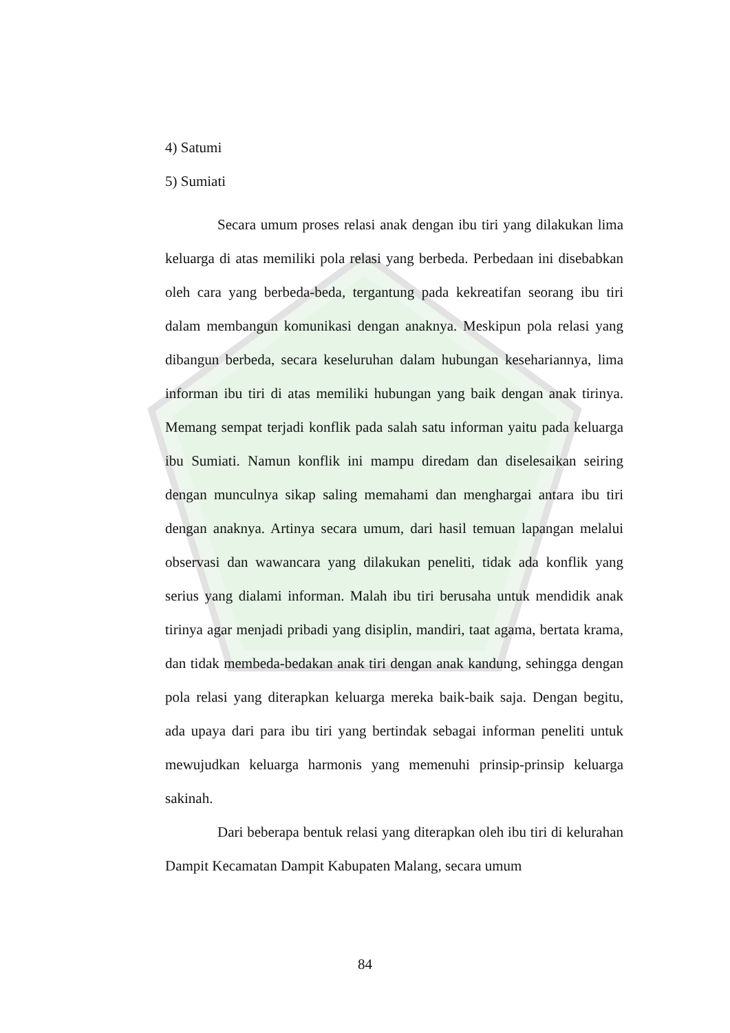4) Satumi
5) Sumiati
Secara umum proses relasi anak dengan ibu tiri yang dilakukan lima keluarga di atas memiliki pola relasi yang berbeda. Perbedaan ini disebabkan oleh cara yang berbeda-beda, tergantung pada kekreatifan seorang ibu tiri dalam membangun komunikasi dengan anaknya. Meskipun pola relasi yang dibangun berbeda, secara keseluruhan dalam hubungan kesehariannya, lima informan ibu tiri di atas memiliki hubungan yang baik dengan anak tirinya. Memang sempat terjadi konflik pada salah satu informan yaitu pada keluarga ibu Sumiati. Namun konflik ini mampu diredam dan diselesaikan seiring dengan munculnya sikap saling memahami dan menghargai antara ibu tiri dengan anaknya. Artinya secara umum, dari hasil temuan lapangan melalui observasi dan wawancara yang dilakukan peneliti, tidak ada konflik yang serius yang dialami informan. Malah ibu tiri berusaha untuk mendidik anak tirinya agar menjadi pribadi yang disiplin, mandiri, taat agama, bertata krama, dan tidak membeda-bedakan anak tiri dengan anak kandung, sehingga dengan pola relasi yang diterapkan keluarga mereka baik-baik saja. Dengan begitu, ada upaya dari para ibu tiri yang bertindak sebagai informan peneliti untuk mewujudkan keluarga harmonis yang memenuhi prinsip-prinsip keluarga sakinah.
Dari beberapa bentuk relasi yang diterapkan oleh ibu tiri di kelurahan Dampit Kecamatan Dampit Kabupaten Malang, secara umum
84